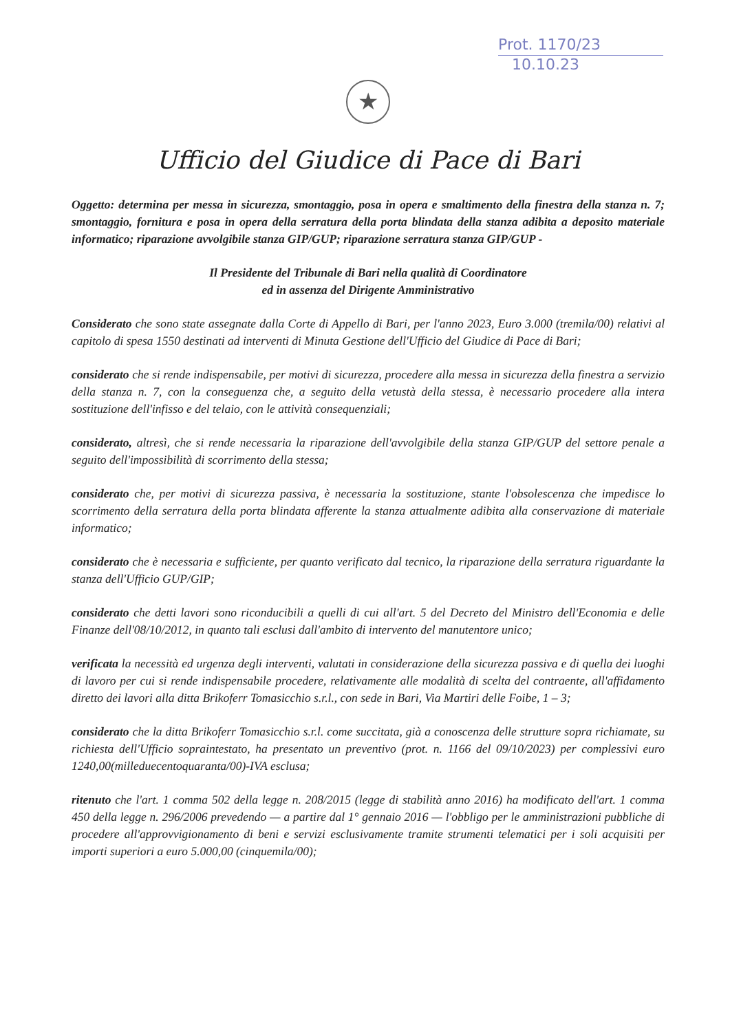Prot. 1170/23
10.10.23
★
Ufficio del Giudice di Pace di Bari
Oggetto: determina per messa in sicurezza, smontaggio, posa in opera e smaltimento della finestra della stanza n. 7; smontaggio, fornitura e posa in opera della serratura della porta blindata della stanza adibita a deposito materiale informatico; riparazione avvolgibile stanza GIP/GUP; riparazione serratura stanza GIP/GUP -
Il Presidente del Tribunale di Bari nella qualità di Coordinatore
ed in assenza del Dirigente Amministrativo
Considerato che sono state assegnate dalla Corte di Appello di Bari, per l'anno 2023, Euro 3.000 (tremila/00) relativi al capitolo di spesa 1550 destinati ad interventi di Minuta Gestione dell'Ufficio del Giudice di Pace di Bari;
considerato che si rende indispensabile, per motivi di sicurezza, procedere alla messa in sicurezza della finestra a servizio della stanza n. 7, con la conseguenza che, a seguito della vetustà della stessa, è necessario procedere alla intera sostituzione dell'infisso e del telaio, con le attività consequenziali;
considerato, altresì, che si rende necessaria la riparazione dell'avvolgibile della stanza GIP/GUP del settore penale a seguito dell'impossibilità di scorrimento della stessa;
considerato che, per motivi di sicurezza passiva, è necessaria la sostituzione, stante l'obsolescenza che impedisce lo scorrimento della serratura della porta blindata afferente la stanza attualmente adibita alla conservazione di materiale informatico;
considerato che è necessaria e sufficiente, per quanto verificato dal tecnico, la riparazione della serratura riguardante la stanza dell'Ufficio GUP/GIP;
considerato che detti lavori sono riconducibili a quelli di cui all'art. 5 del Decreto del Ministro dell'Economia e delle Finanze dell'08/10/2012, in quanto tali esclusi dall'ambito di intervento del manutentore unico;
verificata la necessità ed urgenza degli interventi, valutati in considerazione della sicurezza passiva e di quella dei luoghi di lavoro per cui si rende indispensabile procedere, relativamente alle modalità di scelta del contraente, all'affidamento diretto dei lavori alla ditta Brikoferr Tomasicchio s.r.l., con sede in Bari, Via Martiri delle Foibe, 1 – 3;
considerato che la ditta Brikoferr Tomasicchio s.r.l. come succitata, già a conoscenza delle strutture sopra richiamate, su richiesta dell'Ufficio sopraintestato, ha presentato un preventivo (prot. n. 1166 del 09/10/2023) per complessivi euro 1240,00(milleduecentoquaranta/00)-IVA esclusa;
ritenuto che l'art. 1 comma 502 della legge n. 208/2015 (legge di stabilità anno 2016) ha modificato dell'art. 1 comma 450 della legge n. 296/2006 prevedendo — a partire dal 1° gennaio 2016 — l'obbligo per le amministrazioni pubbliche di procedere all'approvvigionamento di beni e servizi esclusivamente tramite strumenti telematici per i soli acquisiti per importi superiori a euro 5.000,00 (cinquemila/00);